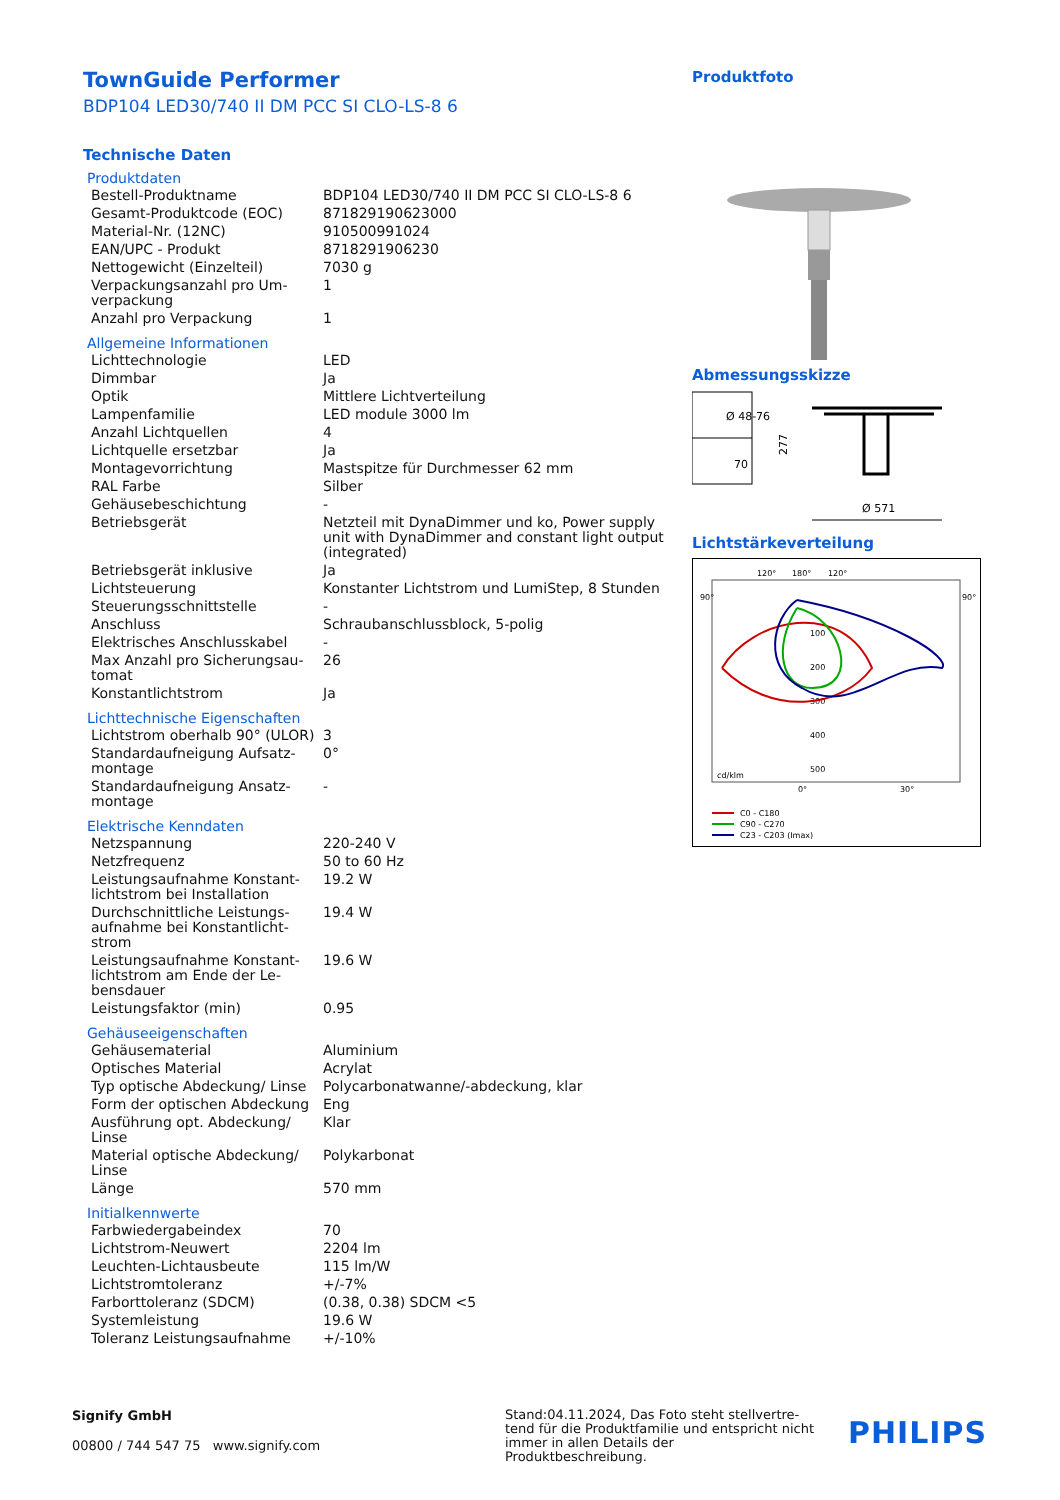TownGuide Performer
BDP104 LED30/740 II DM PCC SI CLO-LS-8 6
Technische Daten
Produktdaten
| Bestell-Produktname | BDP104 LED30/740 II DM PCC SI CLO-LS-8 6 |
| Gesamt-Produktcode (EOC) | 871829190623000 |
| Material-Nr. (12NC) | 910500991024 |
| EAN/UPC - Produkt | 8718291906230 |
| Nettogewicht (Einzelteil) | 7030 g |
| Verpackungsanzahl pro Um-verpackung | 1 |
| Anzahl pro Verpackung | 1 |
Allgemeine Informationen
| Lichttechnologie | LED |
| Dimmbar | Ja |
| Optik | Mittlere Lichtverteilung |
| Lampenfamilie | LED module 3000 lm |
| Anzahl Lichtquellen | 4 |
| Lichtquelle ersetzbar | Ja |
| Montagevorrichtung | Mastspitze für Durchmesser 62 mm |
| RAL Farbe | Silber |
| Gehäusebeschichtung | - |
| Betriebsgerät | Netzteil mit DynaDimmer und ko, Power supply unit with DynaDimmer and constant light output (integrated) |
| Betriebsgerät inklusive | Ja |
| Lichtsteuerung | Konstanter Lichtstrom und LumiStep, 8 Stunden |
| Steuerungsschnittstelle | - |
| Anschluss | Schraubanschlussblock, 5-polig |
| Elektrisches Anschlusskabel | - |
| Max Anzahl pro Sicherungsau-tomat | 26 |
| Konstantlichtstrom | Ja |
Lichttechnische Eigenschaften
| Lichtstrom oberhalb 90° (ULOR) | 3 |
| Standardaufneigung Aufsatz-montage | 0° |
| Standardaufneigung Ansatz-montage | - |
Elektrische Kenndaten
| Netzspannung | 220-240 V |
| Netzfrequenz | 50 to 60 Hz |
| Leistungsaufnahme Konstant-lichtstrom bei Installation | 19.2 W |
| Durchschnittliche Leistungs-aufnahme bei Konstantlicht-strom | 19.4 W |
| Leistungsaufnahme Konstant-lichtstrom am Ende der Le-bensdauer | 19.6 W |
| Leistungsfaktor (min) | 0.95 |
Gehäuseeigenschaften
| Gehäusematerial | Aluminium |
| Optisches Material | Acrylat |
| Typ optische Abdeckung/ Linse | Polycarbonatwanne/-abdeckung, klar |
| Form der optischen Abdeckung | Eng |
| Ausführung opt. Abdeckung/ Linse | Klar |
| Material optische Abdeckung/ Linse | Polykarbonat |
| Länge | 570 mm |
Initialkennwerte
| Farbwiedergabeindex | 70 |
| Lichtstrom-Neuwert | 2204 lm |
| Leuchten-Lichtausbeute | 115 lm/W |
| Lichtstromtoleranz | +/-7% |
| Farborttoleranz (SDCM) | (0.38, 0.38) SDCM <5 |
| Systemleistung | 19.6 W |
| Toleranz Leistungsaufnahme | +/-10% |
Produktfoto
Abmessungsskizze
Ø 48-76
70
277
Ø 571
Lichtstärkeverteilung
120°
180°
120°
90°
90°
100
200
300
400
500
cd/klm
0°
30°
C0 - C180
C90 - C270
C23 - C203 (Imax)
Signify GmbH
00800 / 744 547 75 www.signify.com
Stand:04.11.2024, Das Foto steht stellvertre-tend für die Produktfamilie und entspricht nicht immer in allen Details der Produktbeschreibung.
PHILIPS